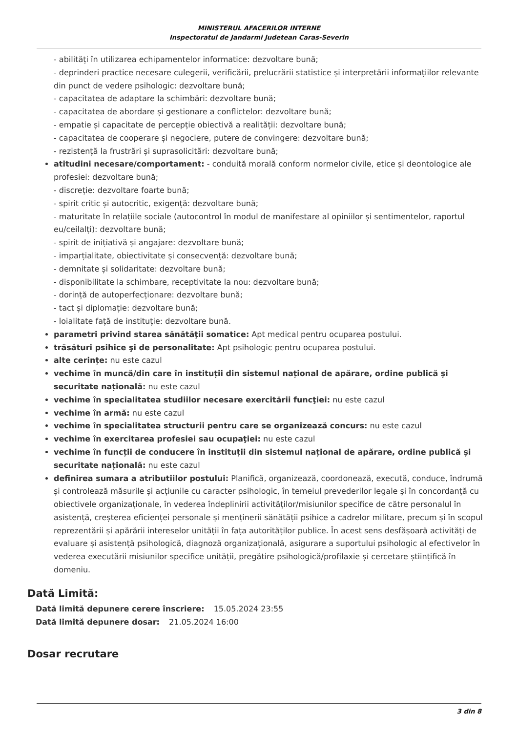MINISTERUL AFACERILOR INTERNE
Inspectoratul de Jandarmi Judetean Caras-Severin
- abilități în utilizarea echipamentelor informatice: dezvoltare bună;
- deprinderi practice necesare culegerii, verificării, prelucrării statistice și interpretării informațiilor relevante din punct de vedere psihologic: dezvoltare bună;
- capacitatea de adaptare la schimbări: dezvoltare bună;
- capacitatea de abordare și gestionare a conflictelor: dezvoltare bună;
- empatie și capacitate de percepție obiectivă a realității: dezvoltare bună;
- capacitatea de cooperare și negociere, putere de convingere: dezvoltare bună;
- rezistență la frustrări și suprasolicitări: dezvoltare bună;
atitudini necesare/comportament: - conduită morală conform normelor civile, etice și deontologice ale profesiei: dezvoltare bună;
- discreție: dezvoltare foarte bună;
- spirit critic și autocritic, exigență: dezvoltare bună;
- maturitate în relațiile sociale (autocontrol în modul de manifestare al opiniilor și sentimentelor, raportul eu/ceilalți): dezvoltare bună;
- spirit de inițiativă și angajare: dezvoltare bună;
- imparțialitate, obiectivitate și consecvență: dezvoltare bună;
- demnitate și solidaritate: dezvoltare bună;
- disponibilitate la schimbare, receptivitate la nou: dezvoltare bună;
- dorință de autoperfecționare: dezvoltare bună;
- tact și diplomație: dezvoltare bună;
- loialitate față de instituție: dezvoltare bună.
parametri privind starea sănătăţii somatice: Apt medical pentru ocuparea postului.
trăsături psihice şi de personalitate: Apt psihologic pentru ocuparea postului.
alte cerințe: nu este cazul
vechime în muncă/din care în instituții din sistemul național de apărare, ordine publică și securitate națională: nu este cazul
vechime în specialitatea studiilor necesare exercitării funcţiei: nu este cazul
vechime în armă: nu este cazul
vechime în specialitatea structurii pentru care se organizează concurs: nu este cazul
vechime în exercitarea profesiei sau ocupaţiei: nu este cazul
vechime în funcții de conducere în instituții din sistemul național de apărare, ordine publică și securitate națională: nu este cazul
definirea sumara a atributiilor postului: Planifică, organizează, coordonează, execută, conduce, îndrumă și controlează măsurile și acțiunile cu caracter psihologic, în temeiul prevederilor legale și în concordanță cu obiectivele organizaționale, în vederea îndeplinirii activităților/misiunilor specifice de către personalul în asistență, creșterea eficienței personale și menținerii sănătății psihice a cadrelor militare, precum și în scopul reprezentării și apărării intereselor unității în fața autorităților publice. În acest sens desfășoară activități de evaluare și asistență psihologică, diagnoză organizațională, asigurare a suportului psihologic al efectivelor în vederea executării misiunilor specifice unității, pregătire psihologică/profilaxie și cercetare științifică în domeniu.
Dată Limită:
Dată limită depunere cerere înscriere: 15.05.2024 23:55
Dată limită depunere dosar: 21.05.2024 16:00
Dosar recrutare
3 din 8